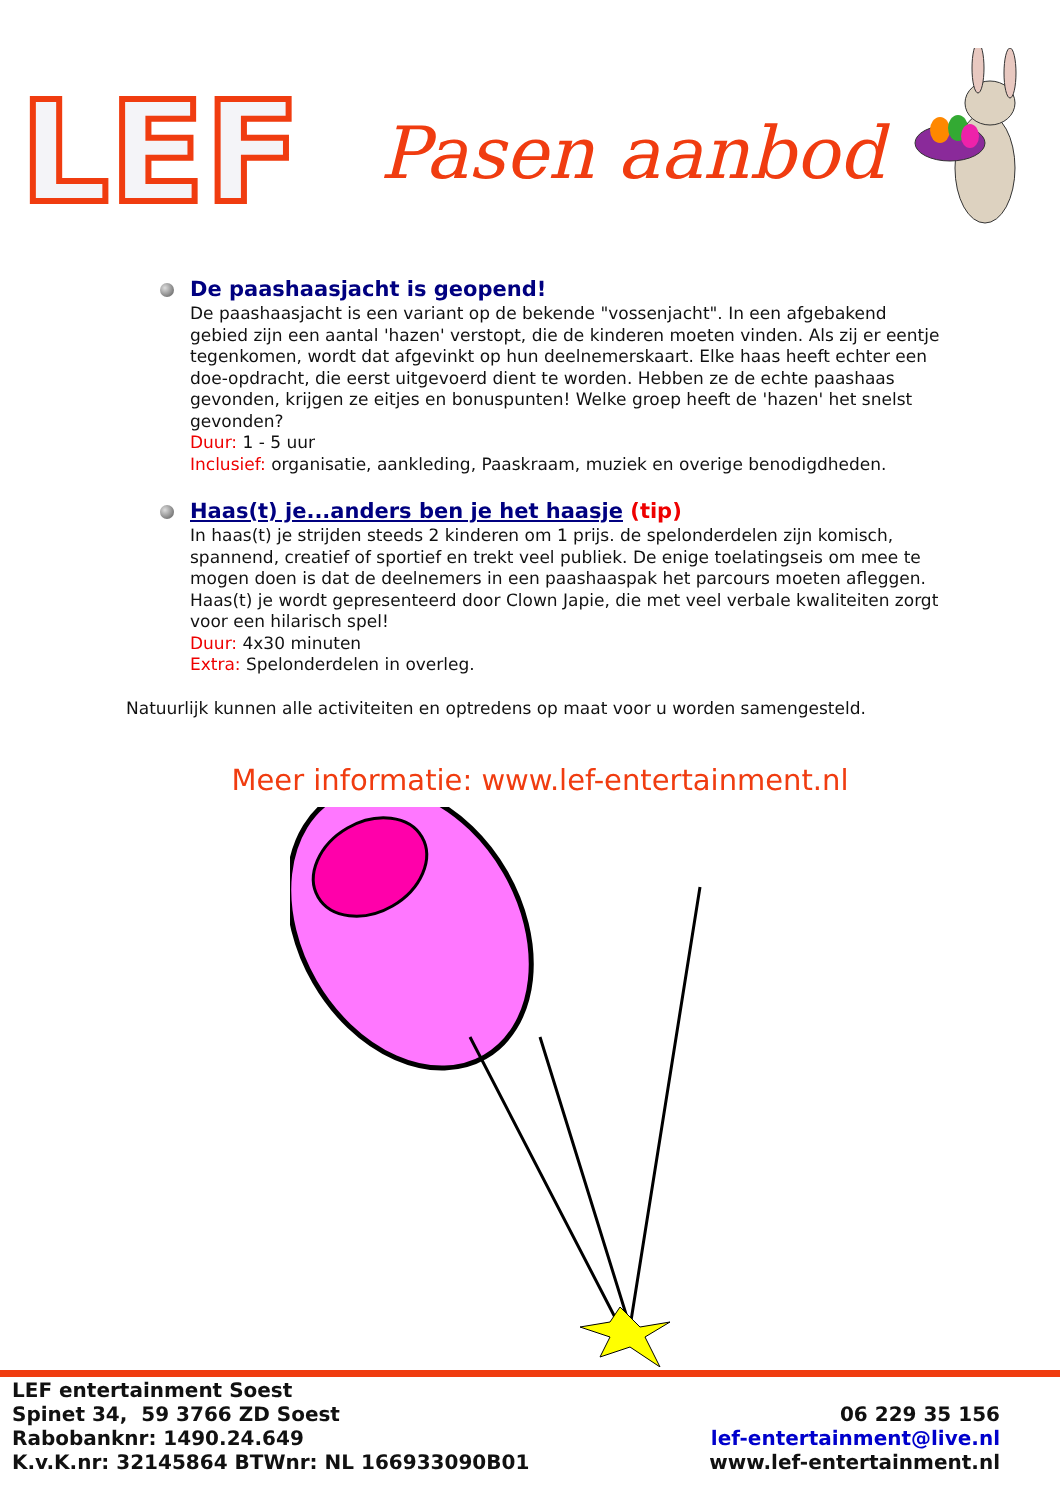LEF
Pasen aanbod
De paashaasjacht is geopend!
De paashaasjacht is een variant op de bekende "vossenjacht". In een afgebakend gebied zijn een aantal 'hazen' verstopt, die de kinderen moeten vinden. Als zij er eentje tegenkomen, wordt dat afgevinkt op hun deelnemerskaart. Elke haas heeft echter een doe-opdracht, die eerst uitgevoerd dient te worden. Hebben ze de echte paashaas gevonden, krijgen ze eitjes en bonuspunten! Welke groep heeft de 'hazen' het snelst gevonden?
Duur: 1 - 5 uur
Inclusief: organisatie, aankleding, Paaskraam, muziek en overige benodigdheden.
Haas(t) je...anders ben je het haasje (tip)
In haas(t) je strijden steeds 2 kinderen om 1 prijs. de spelonderdelen zijn komisch, spannend, creatief of sportief en trekt veel publiek. De enige toelatingseis om mee te mogen doen is dat de deelnemers in een paashaaspak het parcours moeten afleggen.
Haas(t) je wordt gepresenteerd door Clown Japie, die met veel verbale kwaliteiten zorgt voor een hilarisch spel!
Duur: 4x30 minuten
Extra: Spelonderdelen in overleg.
Natuurlijk kunnen alle activiteiten en optredens op maat voor u worden samengesteld.
Meer informatie: www.lef-entertainment.nl
LEF entertainment Soest
Spinet 34, 59 3766 ZD Soest
Rabobanknr: 1490.24.649
K.v.K.nr: 32145864 BTWnr: NL 166933090B01
06 229 35 156
lef-entertainment@live.nl
www.lef-entertainment.nl